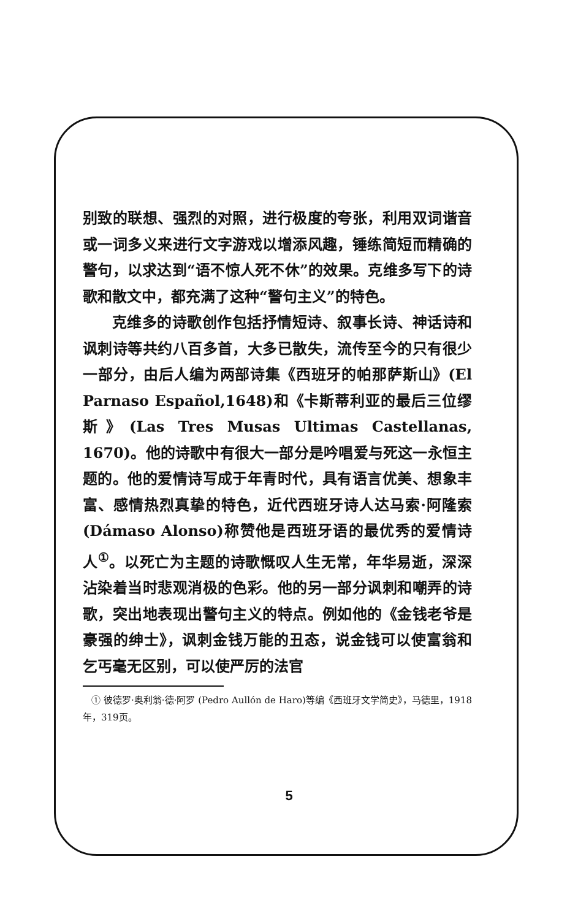别致的联想、强烈的对照，进行极度的夸张，利用双词谐音或一词多义来进行文字游戏以增添风趣，锤练简短而精确的警句，以求达到“语不惊人死不休”的效果。克维多写下的诗歌和散文中，都充满了这种“警句主义”的特色。
克维多的诗歌创作包括抒情短诗、叙事长诗、神话诗和讽刺诗等共约八百多首，大多已散失，流传至今的只有很少一部分，由后人编为两部诗集《西班牙的帕那萨斯山》(El Parnaso Español,1648)和《卡斯蒂利亚的最后三位缪斯》(Las Tres Musas Ultimas Castellanas, 1670)。他的诗歌中有很大一部分是吟唱爱与死这一永恒主题的。他的爱情诗写成于年青时代，具有语言优美、想象丰富、感情热烈真挚的特色，近代西班牙诗人达马索·阿隆索(Dámaso Alonso)称赞他是西班牙语的最优秀的爱情诗人<sup>①</sup>。以死亡为主题的诗歌慨叹人生无常，年华易逝，深深沾染着当时悲观消极的色彩。他的另一部分讽刺和嘲弄的诗歌，突出地表现出警句主义的特点。例如他的《金钱老爷是豪强的绅士》，讽刺金钱万能的丑态，说金钱可以使富翁和乞丐毫无区别，可以使严厉的法官
① 彼德罗·奥利翁·德·阿罗 (Pedro Aullón de Haro)等编《西班牙文学简史》，马德里，1918年，319页。
5